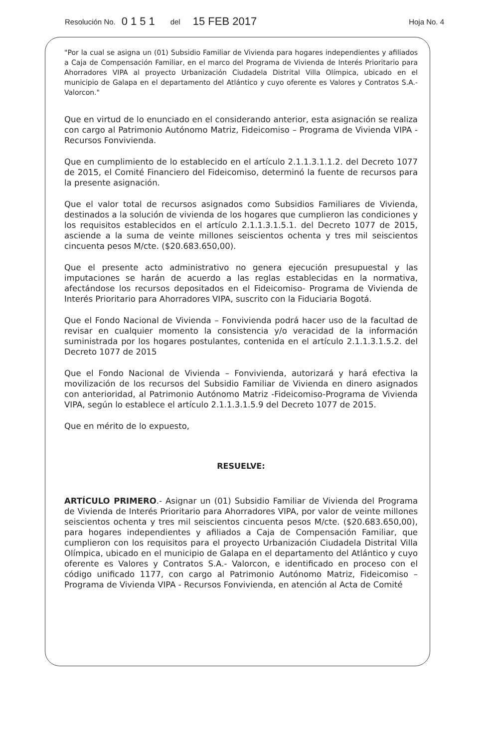Resolución No. 0151 del 15 FEB 2017 Hoja No. 4
"Por la cual se asigna un (01) Subsidio Familiar de Vivienda para hogares independientes y afiliados a Caja de Compensación Familiar, en el marco del Programa de Vivienda de Interés Prioritario para Ahorradores VIPA al proyecto Urbanización Ciudadela Distrital Villa Olímpica, ubicado en el municipio de Galapa en el departamento del Atlántico y cuyo oferente es Valores y Contratos S.A.- Valorcon."
Que en virtud de lo enunciado en el considerando anterior, esta asignación se realiza con cargo al Patrimonio Autónomo Matriz, Fideicomiso – Programa de Vivienda VIPA - Recursos Fonvivienda.
Que en cumplimiento de lo establecido en el artículo 2.1.1.3.1.1.2. del Decreto 1077 de 2015, el Comité Financiero del Fideicomiso, determinó la fuente de recursos para la presente asignación.
Que el valor total de recursos asignados como Subsidios Familiares de Vivienda, destinados a la solución de vivienda de los hogares que cumplieron las condiciones y los requisitos establecidos en el artículo 2.1.1.3.1.5.1. del Decreto 1077 de 2015, asciende a la suma de veinte millones seiscientos ochenta y tres mil seiscientos cincuenta pesos M/cte. ($20.683.650,00).
Que el presente acto administrativo no genera ejecución presupuestal y las imputaciones se harán de acuerdo a las reglas establecidas en la normativa, afectándose los recursos depositados en el Fideicomiso- Programa de Vivienda de Interés Prioritario para Ahorradores VIPA, suscrito con la Fiduciaria Bogotá.
Que el Fondo Nacional de Vivienda – Fonvivienda podrá hacer uso de la facultad de revisar en cualquier momento la consistencia y/o veracidad de la información suministrada por los hogares postulantes, contenida en el artículo 2.1.1.3.1.5.2. del Decreto 1077 de 2015
Que el Fondo Nacional de Vivienda – Fonvivienda, autorizará y hará efectiva la movilización de los recursos del Subsidio Familiar de Vivienda en dinero asignados con anterioridad, al Patrimonio Autónomo Matriz -Fideicomiso-Programa de Vivienda VIPA, según lo establece el artículo 2.1.1.3.1.5.9 del Decreto 1077 de 2015.
Que en mérito de lo expuesto,
RESUELVE:
ARTÍCULO PRIMERO.- Asignar un (01) Subsidio Familiar de Vivienda del Programa de Vivienda de Interés Prioritario para Ahorradores VIPA, por valor de veinte millones seiscientos ochenta y tres mil seiscientos cincuenta pesos M/cte. ($20.683.650,00), para hogares independientes y afiliados a Caja de Compensación Familiar, que cumplieron con los requisitos para el proyecto Urbanización Ciudadela Distrital Villa Olímpica, ubicado en el municipio de Galapa en el departamento del Atlántico y cuyo oferente es Valores y Contratos S.A.- Valorcon, e identificado en proceso con el código unificado 1177, con cargo al Patrimonio Autónomo Matriz, Fideicomiso – Programa de Vivienda VIPA - Recursos Fonvivienda, en atención al Acta de Comité